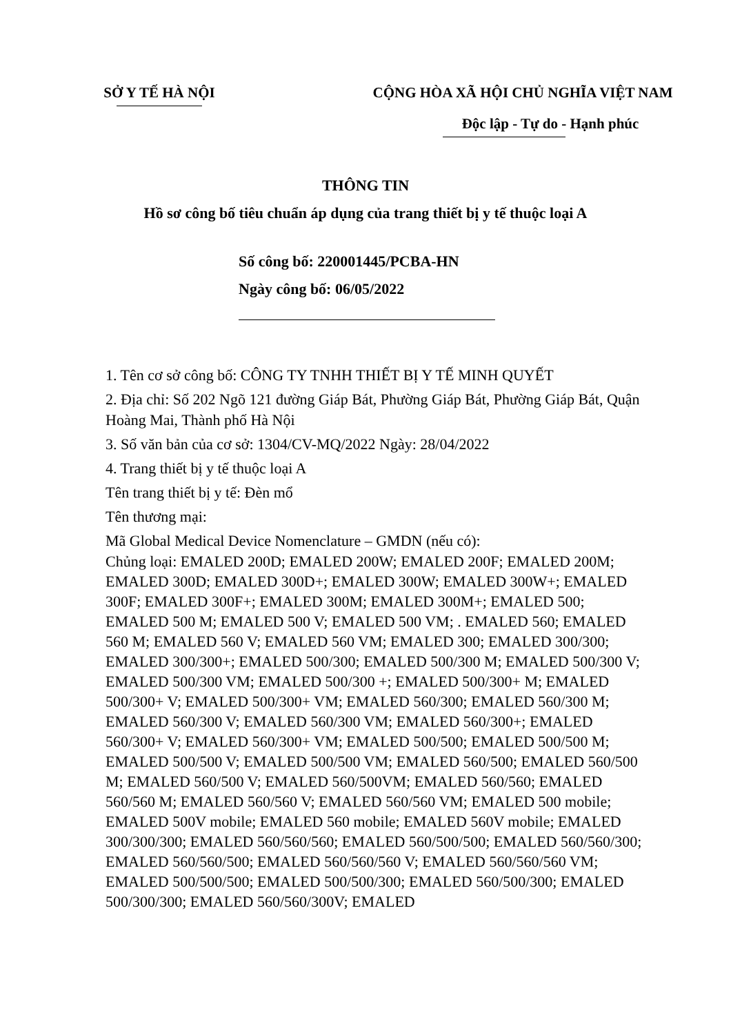SỞ Y TẾ HÀ NỘI CỘNG HÒA XÃ HỘI CHỦ NGHĨA VIỆT NAM
Độc lập - Tự do - Hạnh phúc
THÔNG TIN
Hồ sơ công bố tiêu chuẩn áp dụng của trang thiết bị y tế thuộc loại A
Số công bố: 220001445/PCBA-HN
Ngày công bố: 06/05/2022
1. Tên cơ sở công bố: CÔNG TY TNHH THIẾT BỊ Y TẾ MINH QUYẾT
2. Địa chỉ: Số 202 Ngõ 121 đường Giáp Bát, Phường Giáp Bát, Phường Giáp Bát, Quận Hoàng Mai, Thành phố Hà Nội
3. Số văn bản của cơ sở: 1304/CV-MQ/2022 Ngày: 28/04/2022
4. Trang thiết bị y tế thuộc loại A
Tên trang thiết bị y tế: Đèn mổ
Tên thương mại:
Mã Global Medical Device Nomenclature – GMDN (nếu có):
Chủng loại: EMALED 200D; EMALED 200W; EMALED 200F; EMALED 200M; EMALED 300D; EMALED 300D+; EMALED 300W; EMALED 300W+; EMALED 300F; EMALED 300F+; EMALED 300M; EMALED 300M+; EMALED 500; EMALED 500 M; EMALED 500 V; EMALED 500 VM; . EMALED 560; EMALED 560 M; EMALED 560 V; EMALED 560 VM; EMALED 300; EMALED 300/300; EMALED 300/300+; EMALED 500/300; EMALED 500/300 M; EMALED 500/300 V; EMALED 500/300 VM; EMALED 500/300 +; EMALED 500/300+ M; EMALED 500/300+ V; EMALED 500/300+ VM; EMALED 560/300; EMALED 560/300 M; EMALED 560/300 V; EMALED 560/300 VM; EMALED 560/300+; EMALED 560/300+ V; EMALED 560/300+ VM; EMALED 500/500; EMALED 500/500 M; EMALED 500/500 V; EMALED 500/500 VM; EMALED 560/500; EMALED 560/500 M; EMALED 560/500 V; EMALED 560/500VM; EMALED 560/560; EMALED 560/560 M; EMALED 560/560 V; EMALED 560/560 VM; EMALED 500 mobile; EMALED 500V mobile; EMALED 560 mobile; EMALED 560V mobile; EMALED 300/300/300; EMALED 560/560/560; EMALED 560/500/500; EMALED 560/560/300; EMALED 560/560/500; EMALED 560/560/560 V; EMALED 560/560/560 VM; EMALED 500/500/500; EMALED 500/500/300; EMALED 560/500/300; EMALED 500/300/300; EMALED 560/560/300V; EMALED